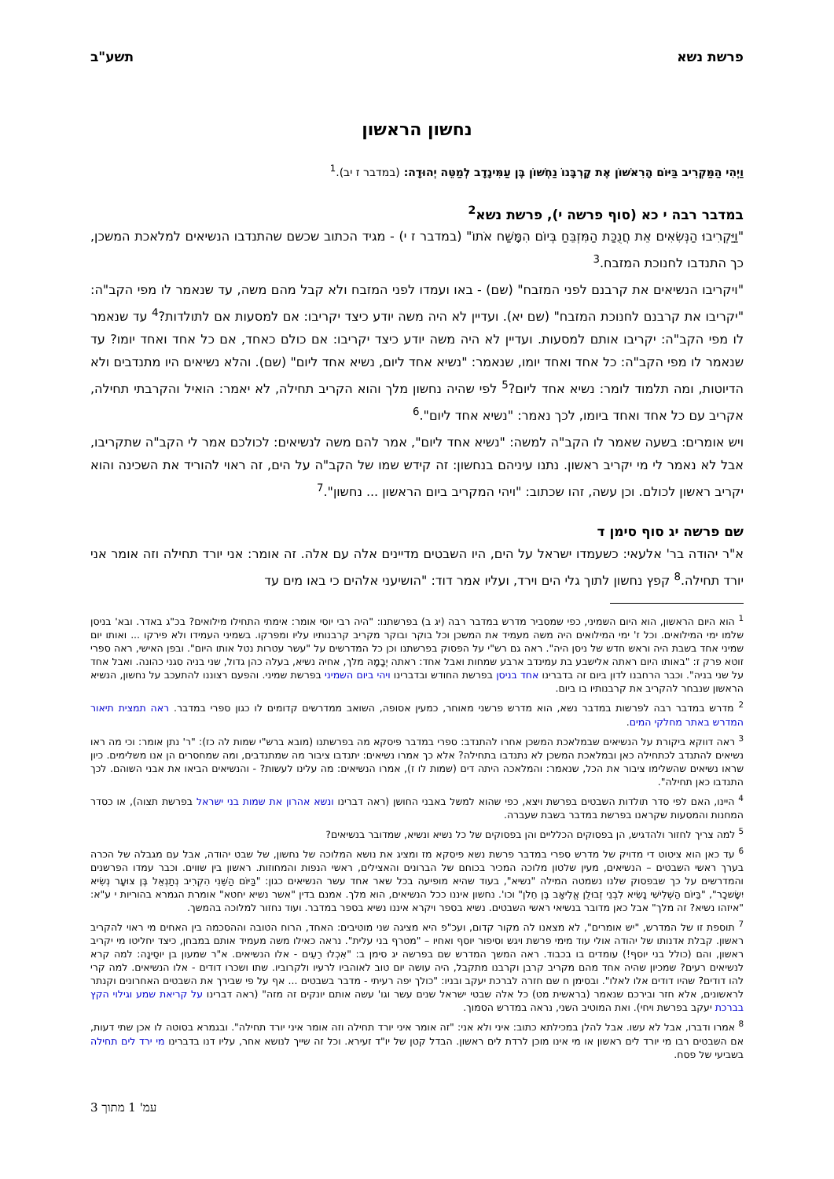פרשת נשא תשע"ב
נחשון הראשון
וַיְהִי הַמַּקְרִיב בַּיּוֹם הָרִאשׁוֹן אֶת קָרְבָּנוֹ נַחְשׁוֹן בֶּן עַמִּינָדָב לְמַטֵּה יְהוּדָה: (במדבר ז יב).<sup>1</sup>
במדבר רבה י כא (סוף פרשה י), פרשת נשא<sup>2</sup>
"וַיַּקְרִיבוּ הַנְּשִׂאִים אֵת חֲנֻכַּת הַמִּזְבֵּחַ בְּיוֹם הִמָּשַׁח אֹתוֹ" (במדבר ז י) - מגיד הכתוב שכשם שהתנדבו הנשיאים למלאכת המשכן, כך התנדבו לחנוכת המזבח.<sup>3</sup>
"ויקריבו הנשיאים את קרבנם לפני המזבח" (שם) - באו ועמדו לפני המזבח ולא קבל מהם משה, עד שנאמר לו מפי הקב"ה: "יקריבו את קרבנם לחנוכת המזבח" (שם יא). ועדיין לא היה משה יודע כיצד יקריבו: אם למסעות אם לתולדות?<sup>4</sup> עד שנאמר לו מפי הקב"ה: יקריבו אותם למסעות. ועדיין לא היה משה יודע כיצד יקריבו: אם כולם כאחד, אם כל אחד ואחד יומו? עד שנאמר לו מפי הקב"ה: כל אחד ואחד יומו, שנאמר: "נשיא אחד ליום, נשיא אחד ליום" (שם). והלא נשיאים היו מתנדבים ולא הדיוטות, ומה תלמוד לומר: נשיא אחד ליום?<sup>5</sup> לפי שהיה נחשון מלך והוא הקריב תחילה, לא יאמר: הואיל והקרבתי תחילה, אקריב עם כל אחד ואחד ביומו, לכך נאמר: "נשיא אחד ליום".<sup>6</sup>
ויש אומרים: בשעה שאמר לו הקב"ה למשה: "נשיא אחד ליום", אמר להם משה לנשיאים: לכולכם אמר לי הקב"ה שתקריבו, אבל לא נאמר לי מי יקריב ראשון. נתנו עיניהם בנחשון: זה קידש שמו של הקב"ה על הים, זה ראוי להוריד את השכינה והוא יקריב ראשון לכולם. וכן עשה, זהו שכתוב: "ויהי המקריב ביום הראשון ... נחשון".<sup>7</sup>
שם פרשה יג סוף סימן ד
א"ר יהודה בר' אלעאי: כשעמדו ישראל על הים, היו השבטים מדיינים אלה עם אלה. זה אומר: אני יורד תחילה וזה אומר אני יורד תחילה.<sup>8</sup> קפץ נחשון לתוך גלי הים וירד, ועליו אמר דוד: "הושיעני אלהים כי באו מים עד
<sup>1</sup> הוא היום הראשון, הוא היום השמיני, כפי שמסביר מדרש במדבר רבה (יג ב) בפרשתנו: "היה רבי יוסי אומר: אימתי התחילו מילואים? בכ"ג באדר. ובא' בניסן שלמו ימי המילואים. וכל ז' ימי המילואים היה משה מעמיד את המשכן וכל בוקר ובוקר מקריב קרבנותיו עליו ומפרקו. בשמיני העמידו ולא פירקו ... ואותו יום שמיני אחד בשבת היה וראש חדש של ניסן היה". ראה גם רש"י על הפסוק בפרשתנו וכן כל המדרשים על "עשר עטרות נטל אותו היום". ובפן האישי, ראה ספרי זוטא פרק ז: "באותו היום ראתה אלישבע בת עמינדב ארבע שמחות ואבל אחד: ראתה יְבָמָהּ מלך, אחיה נשיא, בעלה כהן גדול, שני בניה סגני כהונה. ואבל אחד על שני בניה". וכבר הרחבנו לדון ביום זה בדברינו אחד בניסן בפרשת החודש ובדברינו ויהי ביום השמיני בפרשת שמיני. והפעם רצוננו להתעכב על נחשון, הנשיא הראשון שנבחר להקריב את קרבנותיו בו ביום.
<sup>2</sup> מדרש במדבר רבה לפרשות במדבר נשא, הוא מדרש פרשני מאוחר, כמעין אסופה, השואב ממדרשים קדומים לו כגון ספרי במדבר. ראה תמצית תיאור המדרש באתר מחלקי המים.
<sup>3</sup> ראה דווקא ביקורת על הנשיאים שבמלאכת המשכן אחרו להתנדב: ספרי במדבר פיסקא מה בפרשתנו (מובא ברש"י שמות לה כז): "ר' נתן אומר: וכי מה ראו נשיאים להתנדב לכתחילה כאן ובמלאכת המשכן לא נתנדבו בתחילה? אלא כך אמרו נשיאים: יתנדבו ציבור מה שמתנדבים, ומה שמחסרים הן אנו משלימים. כיון שראו נשיאים שהשלימו ציבור את הכל, שנאמר: והמלאכה היתה דים (שמות לו ז), אמרו הנשיאים: מה עלינו לעשות? - והנשיאים הביאו את אבני השוהם. לכך התנדבו כאן תחילה".
<sup>4</sup> היינו, האם לפי סדר תולדות השבטים בפרשת ויצא, כפי שהוא למשל באבני החושן (ראה דברינו ונשא אהרון את שמות בני ישראל בפרשת תצוה), או כסדר המחנות והמסעות שקראנו בפרשת במדבר בשבת שעברה.
<sup>5</sup> למה צריך לחזור ולהדגיש, הן בפסוקים הכלליים והן בפסוקים של כל נשיא ונשיא, שמדובר בנשיאים?
<sup>6</sup> עד כאן הוא ציטוט די מדויק של מדרש ספרי במדבר פרשת נשא פיסקא מז ומציג את נושא המלוכה של נחשון, של שבט יהודה, אבל עם מגבלה של הכרה בערך ראשי השבטים – הנשיאים, מעין שלטון מלוכה המכיר בכוחם של הברונים והאצילים, ראשי הנפות והמחוזות. ראשון בין שווים. וכבר עמדו הפרשנים והמדרשים על כך שבפסוק שלנו נשמטה המילה "נשיא", בעוד שהיא מופיעה בכל שאר אחד עשר הנשיאים כגון: "בַּיּוֹם הַשֵּׁנִי הִקְרִיב נְתַנְאֵל בֶּן צוּעָר נְשִׂיא יִשָּׂשכָר", "בַּיּוֹם הַשְּׁלִישִׁי נָשִׂיא לִבְנֵי זְבוּלֻן אֱלִיאָב בֶּן חֵלֹן" וכו'. נחשון איננו ככל הנשיאים, הוא מלך. אמנם בדין "אשר נשיא יחטא" אומרת הגמרא בהוריות י ע"א: "איזהו נשיא? זה מלך" אבל כאן מדובר בנשיאי ראשי השבטים. נשיא בספר ויקרא איננו נשיא בספר במדבר. ועוד נחזור למלוכה בהמשך.
<sup>7</sup> תוספת זו של המדרש, "יש אומרים", לא מצאנו לה מקור קדום, ועכ"פ היא מציגה שני מוטיבים: האחד, הרוח הטובה וההסכמה בין האחים מי ראוי להקריב ראשון. קבלת אדנותו של יהודה אולי עוד מימי פרשת ויגש וסיפור יוסף ואחיו – "מטרף בני עלית". נראה כאילו משה מעמיד אותם במבחן, כיצד יחליטו מי יקריב ראשון, והם (כולל בני יוסף!) עומדים בו בכבוד. ראה המשך המדרש שם בפרשה יג סימן ב: "אִכְלוּ רֵעִים - אלו הנשיאים. א"ר שמעון בן יוסֵינָה: למה קרא לנשיאים רעים? שמכיון שהיה אחד מהם מקריב קרבן וקרבנו מתקבל, היה עושה יום טוב לאוהביו לרעיו ולקרוביו. שתו ושכרו דודים - אלו הנשיאים. למה קרי להו דודים? שהיו דודים אלו לאלו". ובסימן ח שם חזרה לברכת יעקב ובניו: "כולך יפה רעיתי - מדבר בשבטים ... אף על פי שבירך את השבטים האחרונים וקנתר לראשונים, אלא חזר ובירכם שנאמר (בראשית מט) כל אלה שבטי ישראל שנים עשר וגו' עשה אותם יונקים זה מזה" (ראה דברינו על קריאת שמע וגילוי הקץ בברכת יעקב בפרשת ויחי). ואת המוטיב השני, נראה במדרש הסמוך.
<sup>8</sup> אמרו ודברו, אבל לא עשו. אבל להלן במכילתא כתוב: איני ולא אני: "זה אומר איני יורד תחילה וזה אומר איני יורד תחילה". ובגמרא בסוטה לו אכן שתי דעות, אם השבטים רבו מי יורד לים ראשון או מי אינו מוכן לרדת לים ראשון. הבדל קטן של יו"ד זעירא. וכל זה שייך לנושא אחר, עליו דנו בדברינו מי ירד לים תחילה בשביעי של פסח.
עמ' 1 מתוך 3